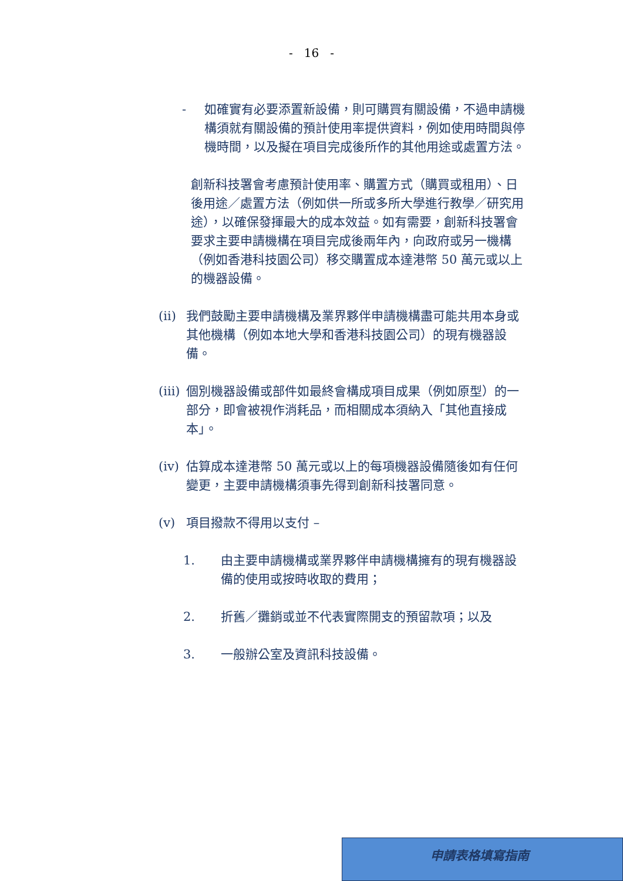- 16 -
- 如確實有必要添置新設備，則可購買有關設備，不過申請機構須就有關設備的預計使用率提供資料，例如使用時間與停機時間，以及擬在項目完成後所作的其他用途或處置方法。
創新科技署會考慮預計使用率、購置方式（購買或租用）、日後用途／處置方法（例如供一所或多所大學進行教學／研究用途），以確保發揮最大的成本效益。如有需要，創新科技署會要求主要申請機構在項目完成後兩年內，向政府或另一機構（例如香港科技園公司）移交購置成本達港幣 50 萬元或以上的機器設備。
(ii) 我們鼓勵主要申請機構及業界夥伴申請機構盡可能共用本身或其他機構（例如本地大學和香港科技園公司）的現有機器設備。
(iii) 個別機器設備或部件如最終會構成項目成果（例如原型）的一部分，即會被視作消耗品，而相關成本須納入「其他直接成本」。
(iv) 估算成本達港幣 50 萬元或以上的每項機器設備隨後如有任何變更，主要申請機構須事先得到創新科技署同意。
(v) 項目撥款不得用以支付 –
1. 由主要申請機構或業界夥伴申請機構擁有的現有機器設備的使用或按時收取的費用；
2. 折舊／攤銷或並不代表實際開支的預留款項；以及
3. 一般辦公室及資訊科技設備。
申請表格填寫指南